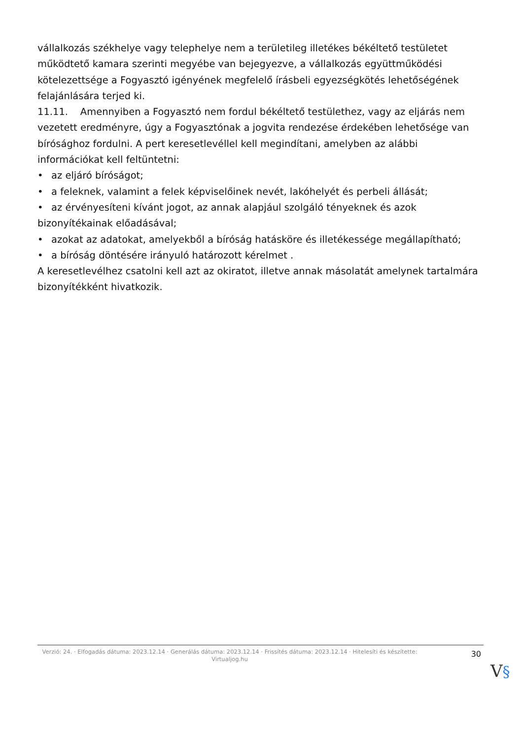vállalkozás székhelye vagy telephelye nem a területileg illetékes békéltető testületet működtető kamara szerinti megyébe van bejegyezve, a vállalkozás együttműködési kötelezettsége a Fogyasztó igényének megfelelő írásbeli egyezségkötés lehetőségének felajánlására terjed ki.
11.11. Amennyiben a Fogyasztó nem fordul békéltető testülethez, vagy az eljárás nem vezetett eredményre, úgy a Fogyasztónak a jogvita rendezése érdekében lehetősége van bírósághoz fordulni. A pert keresetlevéllel kell megindítani, amelyben az alábbi információkat kell feltüntetni:
• az eljáró bíróságot;
• a feleknek, valamint a felek képviselőinek nevét, lakóhelyét és perbeli állását;
• az érvényesíteni kívánt jogot, az annak alapjául szolgáló tényeknek és azok bizonyítékainak előadásával;
• azokat az adatokat, amelyekből a bíróság hatásköre és illetékessége megállapítható;
• a bíróság döntésére irányuló határozott kérelmet .
A keresetlevélhez csatolni kell azt az okiratot, illetve annak másolatát amelynek tartalmára bizonyítékként hivatkozik.
Verzió: 24. · Elfogadás dátuma: 2023.12.14 · Generálás dátuma: 2023.12.14 · Frissítés dátuma: 2023.12.14 · Hitelesíti és készítette: Virtualjog.hu
30
V§